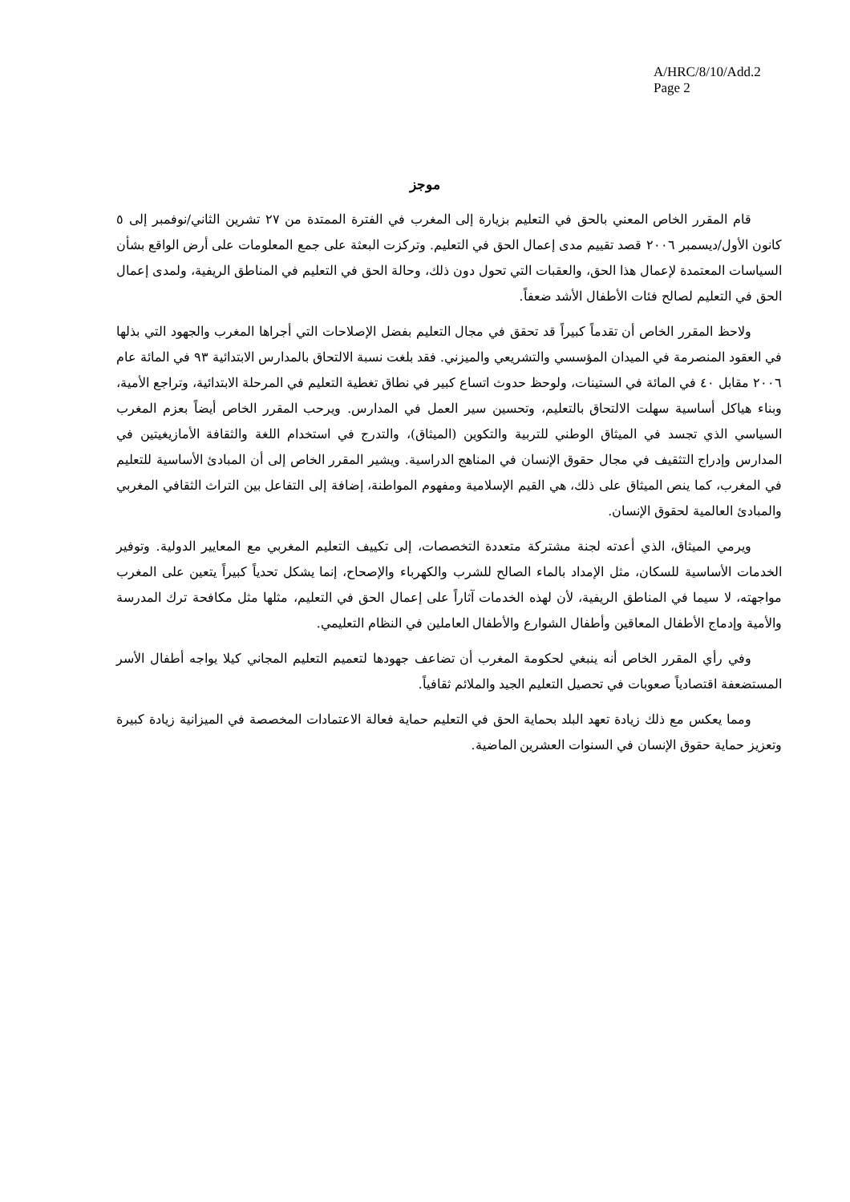A/HRC/8/10/Add.2
Page 2
موجز
قام المقرر الخاص المعني بالحق في التعليم بزيارة إلى المغرب في الفترة الممتدة من ٢٧ تشرين الثاني/نوفمبر إلى ٥ كانون الأول/ديسمبر ٢٠٠٦ قصد تقييم مدى إعمال الحق في التعليم. وتركزت البعثة على جمع المعلومات على أرض الواقع بشأن السياسات المعتمدة لإعمال هذا الحق، والعقبات التي تحول دون ذلك، وحالة الحق في التعليم في المناطق الريفية، ولمدى إعمال الحق في التعليم لصالح فئات الأطفال الأشد ضعفاً.
ولاحظ المقرر الخاص أن تقدماً كبيراً قد تحقق في مجال التعليم بفضل الإصلاحات التي أجراها المغرب والجهود التي بذلها في العقود المنصرمة في الميدان المؤسسي والتشريعي والميزني. فقد بلغت نسبة الالتحاق بالمدارس الابتدائية ٩٣ في المائة عام ٢٠٠٦ مقابل ٤٠ في المائة في الستينات، ولوحظ حدوث اتساع كبير في نطاق تغطية التعليم في المرحلة الابتدائية، وتراجع الأمية، وبناء هياكل أساسية سهلت الالتحاق بالتعليم، وتحسين سير العمل في المدارس. ويرحب المقرر الخاص أيضاً بعزم المغرب السياسي الذي تجسد في الميثاق الوطني للتربية والتكوين (الميثاق)، والتدرج في استخدام اللغة والثقافة الأمازيغيتين في المدارس وإدراج التثقيف في مجال حقوق الإنسان في المناهج الدراسية. ويشير المقرر الخاص إلى أن المبادئ الأساسية للتعليم في المغرب، كما ينص الميثاق على ذلك، هي القيم الإسلامية ومفهوم المواطنة، إضافة إلى التفاعل بين التراث الثقافي المغربي والمبادئ العالمية لحقوق الإنسان.
ويرمي الميثاق، الذي أعدته لجنة مشتركة متعددة التخصصات، إلى تكييف التعليم المغربي مع المعايير الدولية. وتوفير الخدمات الأساسية للسكان، مثل الإمداد بالماء الصالح للشرب والكهرباء والإصحاح، إنما يشكل تحدياً كبيراً يتعين على المغرب مواجهته، لا سيما في المناطق الريفية، لأن لهذه الخدمات آثاراً على إعمال الحق في التعليم، مثلها مثل مكافحة ترك المدرسة والأمية وإدماج الأطفال المعاقين وأطفال الشوارع والأطفال العاملين في النظام التعليمي.
وفي رأي المقرر الخاص أنه ينبغي لحكومة المغرب أن تضاعف جهودها لتعميم التعليم المجاني كيلا يواجه أطفال الأسر المستضعفة اقتصادياً صعوبات في تحصيل التعليم الجيد والملائم ثقافياً.
ومما يعكس مع ذلك زيادة تعهد البلد بحماية الحق في التعليم حماية فعالة الاعتمادات المخصصة في الميزانية زيادة كبيرة وتعزيز حماية حقوق الإنسان في السنوات العشرين الماضية.